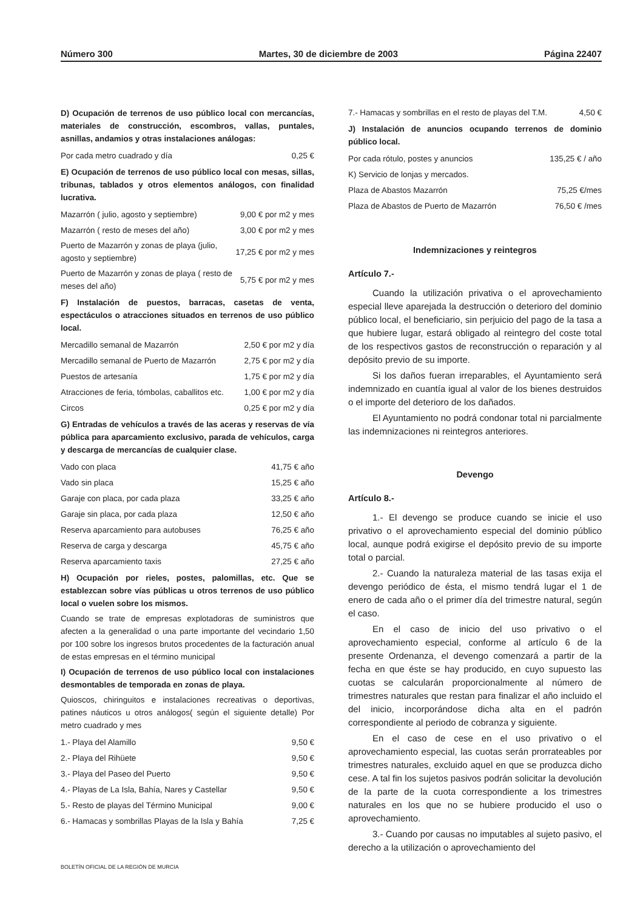Número 300 Martes, 30 de diciembre de 2003 Página 22407
D) Ocupación de terrenos de uso público local con mercancías, materiales de construcción, escombros, vallas, puntales, asnillas, andamios y otras instalaciones análogas:
| Por cada metro cuadrado y día | 0,25 € |
E) Ocupación de terrenos de uso público local con mesas, sillas, tribunas, tablados y otros elementos análogos, con finalidad lucrativa.
| Mazarrón ( julio, agosto y septiembre) | 9,00 € por m2 y mes |
| Mazarrón ( resto de meses del año) | 3,00 € por m2 y mes |
| Puerto de Mazarrón y zonas de playa (julio, agosto y septiembre) | 17,25 € por m2 y mes |
| Puerto de Mazarrón y zonas de playa ( resto de meses del año) | 5,75 € por m2 y mes |
F) Instalación de puestos, barracas, casetas de venta, espectáculos o atracciones situados en terrenos de uso público local.
| Mercadillo semanal de Mazarrón | 2,50 € por m2 y día |
| Mercadillo semanal de Puerto de Mazarrón | 2,75 € por m2 y día |
| Puestos de artesanía | 1,75 € por m2 y día |
| Atracciones de feria, tómbolas, caballitos etc. | 1,00 € por m2 y día |
| Circos | 0,25 € por m2 y día |
G) Entradas de vehículos a través de las aceras y reservas de vía pública para aparcamiento exclusivo, parada de vehículos, carga y descarga de mercancías de cualquier clase.
| Vado con placa | 41,75 € año |
| Vado sin placa | 15,25 € año |
| Garaje con placa, por cada plaza | 33,25 € año |
| Garaje sin placa, por cada plaza | 12,50 € año |
| Reserva aparcamiento para autobuses | 76,25 € año |
| Reserva de carga y descarga | 45,75 € año |
| Reserva aparcamiento taxis | 27,25 € año |
H) Ocupación por rieles, postes, palomillas, etc. Que se establezcan sobre vías públicas u otros terrenos de uso público local o vuelen sobre los mismos.
Cuando se trate de empresas explotadoras de suministros que afecten a la generalidad o una parte importante del vecindario 1,50 por 100 sobre los ingresos brutos procedentes de la facturación anual de estas empresas en el término municipal
I) Ocupación de terrenos de uso público local con instalaciones desmontables de temporada en zonas de playa.
Quioscos, chiringuitos e instalaciones recreativas o deportivas, patines náuticos u otros análogos( según el siguiente detalle) Por metro cuadrado y mes
| 1.- Playa del Alamillo | 9,50 € |
| 2.- Playa del Rihüete | 9,50 € |
| 3.- Playa del Paseo del Puerto | 9,50 € |
| 4.- Playas de La Isla, Bahía, Nares y Castellar | 9,50 € |
| 5.- Resto de playas del Término Municipal | 9,00 € |
| 6.- Hamacas y sombrillas Playas de la Isla y Bahía | 7,25 € |
| 7.- Hamacas y sombrillas en el resto de playas del T.M. | 4,50 € |
J) Instalación de anuncios ocupando terrenos de dominio público local.
| Por cada rótulo, postes y anuncios | 135,25 € / año |
| K) Servicio de lonjas y mercados. | |
| Plaza de Abastos Mazarrón | 75,25 €/mes |
| Plaza de Abastos de Puerto de Mazarrón | 76,50 € /mes |
Indemnizaciones y reintegros
Artículo 7.-
Cuando la utilización privativa o el aprovechamiento especial lleve aparejada la destrucción o deterioro del dominio público local, el beneficiario, sin perjuicio del pago de la tasa a que hubiere lugar, estará obligado al reintegro del coste total de los respectivos gastos de reconstrucción o reparación y al depósito previo de su importe.
Si los daños fueran irreparables, el Ayuntamiento será indemnizado en cuantía igual al valor de los bienes destruidos o el importe del deterioro de los dañados.
El Ayuntamiento no podrá condonar total ni parcialmente las indemnizaciones ni reintegros anteriores.
Devengo
Artículo 8.-
1.- El devengo se produce cuando se inicie el uso privativo o el aprovechamiento especial del dominio público local, aunque podrá exigirse el depósito previo de su importe total o parcial.
2.- Cuando la naturaleza material de las tasas exija el devengo periódico de ésta, el mismo tendrá lugar el 1 de enero de cada año o el primer día del trimestre natural, según el caso.
En el caso de inicio del uso privativo o el aprovechamiento especial, conforme al artículo 6 de la presente Ordenanza, el devengo comenzará a partir de la fecha en que éste se hay producido, en cuyo supuesto las cuotas se calcularán proporcionalmente al número de trimestres naturales que restan para finalizar el año incluido el del inicio, incorporándose dicha alta en el padrón correspondiente al periodo de cobranza y siguiente.
En el caso de cese en el uso privativo o el aprovechamiento especial, las cuotas serán prorrateables por trimestres naturales, excluido aquel en que se produzca dicho cese. A tal fin los sujetos pasivos podrán solicitar la devolución de la parte de la cuota correspondiente a los trimestres naturales en los que no se hubiere producido el uso o aprovechamiento.
3.- Cuando por causas no imputables al sujeto pasivo, el derecho a la utilización o aprovechamiento del
BOLETÍN OFICIAL DE LA REGIÓN DE MURCIA